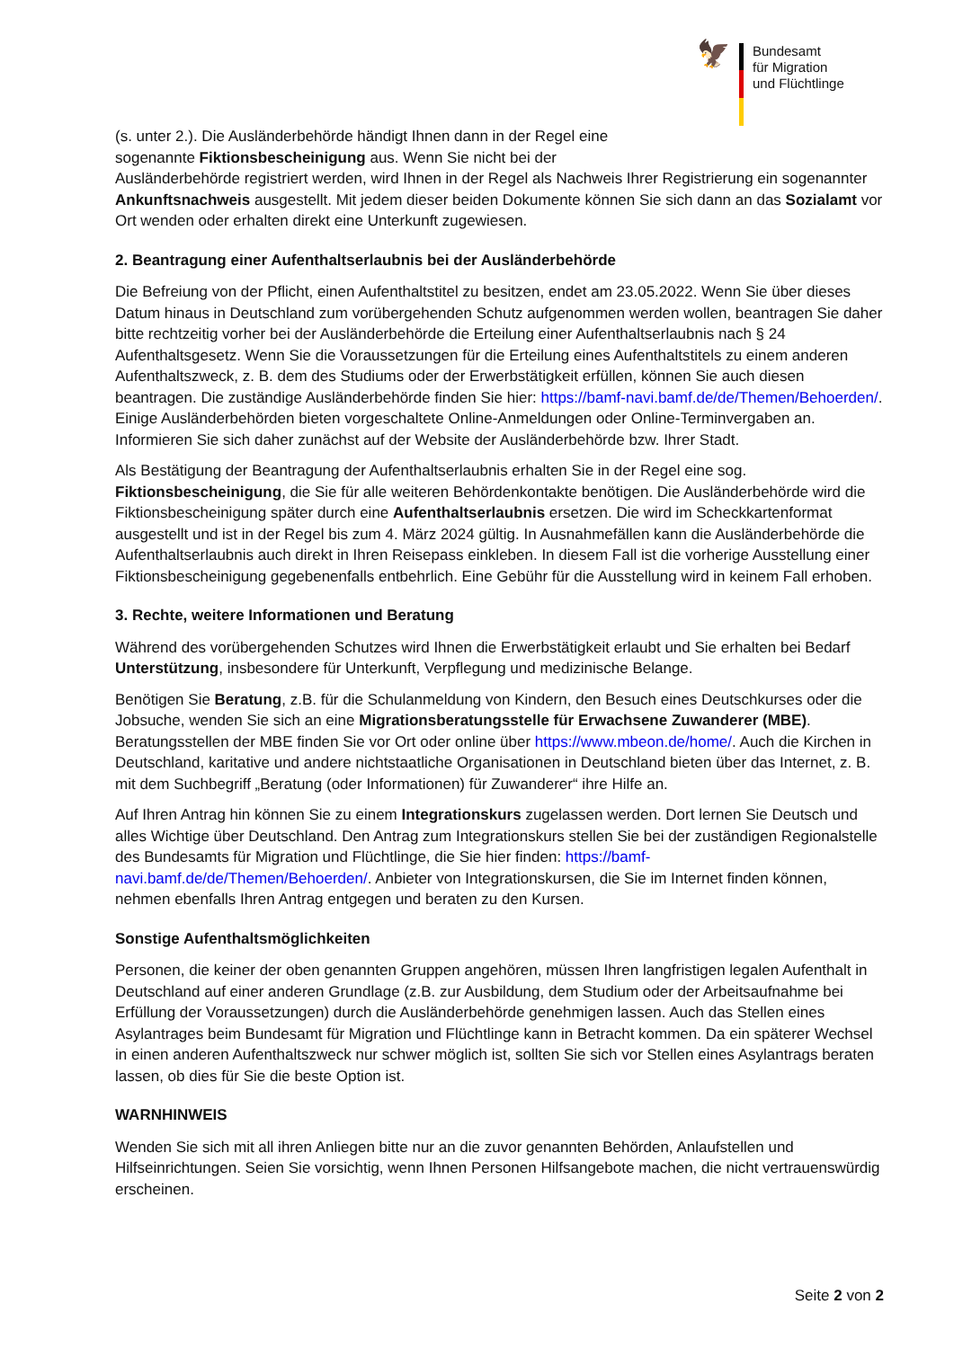🦅
Bundesamt
für Migration
und Flüchtlinge
(s. unter 2.). Die Ausländerbehörde händigt Ihnen dann in der Regel eine
sogenannte Fiktionsbescheinigung aus. Wenn Sie nicht bei der
Ausländerbehörde registriert werden, wird Ihnen in der Regel als Nachweis Ihrer Registrierung ein sogenannter Ankunftsnachweis ausgestellt. Mit jedem dieser beiden Dokumente können Sie sich dann an das Sozialamt vor Ort wenden oder erhalten direkt eine Unterkunft zugewiesen.
2. Beantragung einer Aufenthaltserlaubnis bei der Ausländerbehörde
Die Befreiung von der Pflicht, einen Aufenthaltstitel zu besitzen, endet am 23.05.2022. Wenn Sie über dieses Datum hinaus in Deutschland zum vorübergehenden Schutz aufgenommen werden wollen, beantragen Sie daher bitte rechtzeitig vorher bei der Ausländerbehörde die Erteilung einer Aufenthaltserlaubnis nach § 24 Aufenthaltsgesetz. Wenn Sie die Voraussetzungen für die Erteilung eines Aufenthaltstitels zu einem anderen Aufenthaltszweck, z. B. dem des Studiums oder der Erwerbstätigkeit erfüllen, können Sie auch diesen beantragen. Die zuständige Ausländerbehörde finden Sie hier: https://bamf-navi.bamf.de/de/Themen/Behoerden/. Einige Ausländerbehörden bieten vorgeschaltete Online-Anmeldungen oder Online-Terminvergaben an. Informieren Sie sich daher zunächst auf der Website der Ausländerbehörde bzw. Ihrer Stadt.
Als Bestätigung der Beantragung der Aufenthaltserlaubnis erhalten Sie in der Regel eine sog. Fiktionsbescheinigung, die Sie für alle weiteren Behördenkontakte benötigen. Die Ausländerbehörde wird die Fiktionsbescheinigung später durch eine Aufenthaltserlaubnis ersetzen. Die wird im Scheckkartenformat ausgestellt und ist in der Regel bis zum 4. März 2024 gültig. In Ausnahmefällen kann die Ausländerbehörde die Aufenthaltserlaubnis auch direkt in Ihren Reisepass einkleben. In diesem Fall ist die vorherige Ausstellung einer Fiktionsbescheinigung gegebenenfalls entbehrlich. Eine Gebühr für die Ausstellung wird in keinem Fall erhoben.
3. Rechte, weitere Informationen und Beratung
Während des vorübergehenden Schutzes wird Ihnen die Erwerbstätigkeit erlaubt und Sie erhalten bei Bedarf Unterstützung, insbesondere für Unterkunft, Verpflegung und medizinische Belange.
Benötigen Sie Beratung, z.B. für die Schulanmeldung von Kindern, den Besuch eines Deutschkurses oder die Jobsuche, wenden Sie sich an eine Migrationsberatungsstelle für Erwachsene Zuwanderer (MBE). Beratungsstellen der MBE finden Sie vor Ort oder online über https://www.mbeon.de/home/. Auch die Kirchen in Deutschland, karitative und andere nichtstaatliche Organisationen in Deutschland bieten über das Internet, z. B. mit dem Suchbegriff „Beratung (oder Informationen) für Zuwanderer“ ihre Hilfe an.
Auf Ihren Antrag hin können Sie zu einem Integrationskurs zugelassen werden. Dort lernen Sie Deutsch und alles Wichtige über Deutschland. Den Antrag zum Integrationskurs stellen Sie bei der zuständigen Regionalstelle des Bundesamts für Migration und Flüchtlinge, die Sie hier finden: https://bamf-navi.bamf.de/de/Themen/Behoerden/. Anbieter von Integrationskursen, die Sie im Internet finden können, nehmen ebenfalls Ihren Antrag entgegen und beraten zu den Kursen.
Sonstige Aufenthaltsmöglichkeiten
Personen, die keiner der oben genannten Gruppen angehören, müssen Ihren langfristigen legalen Aufenthalt in Deutschland auf einer anderen Grundlage (z.B. zur Ausbildung, dem Studium oder der Arbeitsaufnahme bei Erfüllung der Voraussetzungen) durch die Ausländerbehörde genehmigen lassen. Auch das Stellen eines Asylantrages beim Bundesamt für Migration und Flüchtlinge kann in Betracht kommen. Da ein späterer Wechsel in einen anderen Aufenthaltszweck nur schwer möglich ist, sollten Sie sich vor Stellen eines Asylantrags beraten lassen, ob dies für Sie die beste Option ist.
WARNHINWEIS
Wenden Sie sich mit all ihren Anliegen bitte nur an die zuvor genannten Behörden, Anlaufstellen und Hilfseinrichtungen. Seien Sie vorsichtig, wenn Ihnen Personen Hilfsangebote machen, die nicht vertrauenswürdig erscheinen.
Seite 2 von 2